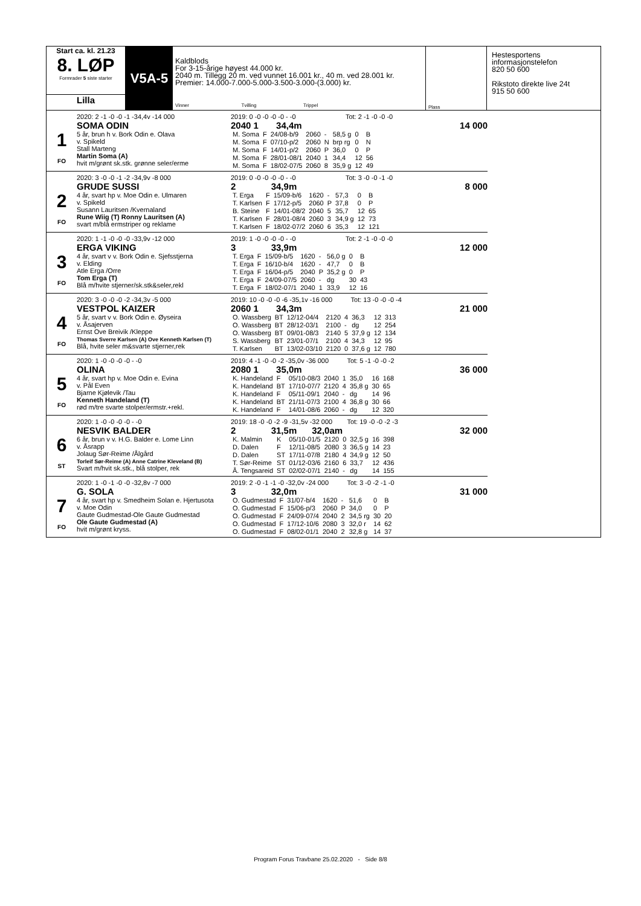Start ca. kl. 21.23
8. LØP
Formrader 5 siste starter
Lilla
V5A-5
Kaldblods
For 3-15-årige høyest 44.000 kr.
2040 m. Tillegg 20 m. ved vunnet 16.001 kr., 40 m. ved 28.001 kr.
Premier: 14.000-7.000-5.000-3.500-3.000-(3.000) kr.
Vinner Tvilling Trippel
Plass
Hestesportens
informasjonstelefon
820 50 600
Rikstoto direkte live 24t
915 50 600
1
FO
2020: 2 -1 -0 -0 -1 -34,4v -14 000
SOMA ODIN
5 år, brun h v. Bork Odin e. Olava
v. Spikeld
Stall Marteng
Martin Soma (A)
hvit m/grønt sk.stk. grønne seler/erme
2019: 0 -0 -0 -0 -0 - -0 Tot: 2 -1 -0 -0 -0
2040 1 34,4m 14 000
| M. Soma | F | 24/08-b/9 | 2060 | - | 58,5 g | 0 | B |
| M. Soma | F | 07/10-p/2 | 2060 | N | brp rg | 0 | N |
| M. Soma | F | 14/01-p/2 | 2060 | P | 36,0 | 0 | P |
| M. Soma | F | 28/01-08/1 | 2040 | 1 | 34,4 | 12 | 56 |
| M. Soma | F | 18/02-07/5 | 2060 | 8 | 35,9 g | 12 | 49 |
2
FO
2020: 3 -0 -0 -1 -2 -34,9v -8 000
GRUDE SUSSI
4 år, svart hp v. Moe Odin e. Ulmaren
v. Spikeld
Susann Lauritsen /Kvernaland
Rune Wiig (T) Ronny Lauritsen (A)
svart m/blå ermstriper og reklame
2019: 0 -0 -0 -0 -0 - -0 Tot: 3 -0 -0 -1 -0
2 34,9m 8 000
| T. Erga | F | 15/09-b/6 | 1620 | - | 57,3 | 0 | B |
| T. Karlsen | F | 17/12-p/5 | 2060 | P | 37,8 | 0 | P |
| B. Steine | F | 14/01-08/2 | 2040 | 5 | 35,7 | 12 | 65 |
| T. Karlsen | F | 28/01-08/4 | 2060 | 3 | 34,9 g | 12 | 73 |
| T. Karlsen | F | 18/02-07/2 | 2060 | 6 | 35,3 | 12 | 121 |
3
FO
2020: 1 -1 -0 -0 -0 -33,9v -12 000
ERGA VIKING
4 år, svart v v. Bork Odin e. Sjefsstjerna
v. Elding
Atle Erga /Orre
Tom Erga (T)
Blå m/hvite stjerner/sk.stk&seler,rekl
2019: 1 -0 -0 -0 -0 - -0 Tot: 2 -1 -0 -0 -0
3 33,9m 12 000
| T. Erga | F | 15/09-b/5 | 1620 | - | 56,0 g | 0 | B |
| T. Erga | F | 16/10-b/4 | 1620 | - | 47,7 | 0 | B |
| T. Erga | F | 16/04-p/5 | 2040 | P | 35,2 g | 0 | P |
| T. Erga | F | 24/09-07/5 | 2060 | - | dg | 30 | 43 |
| T. Erga | F | 18/02-07/1 | 2040 | 1 | 33,9 | 12 | 16 |
4
FO
2020: 3 -0 -0 -0 -2 -34,3v -5 000
VESTPOL KAIZER
5 år, svart v v. Bork Odin e. Øyseira
v. Åsajerven
Ernst Ove Breivik /Kleppe
Thomas Sverre Karlsen (A) Ove Kenneth Karlsen (T)
Blå, hvite seler m&svarte stjerner,rek
2019: 10 -0 -0 -0 -6 -35,1v -16 000 Tot: 13 -0 -0 -0 -4
2060 1 34,3m 21 000
| O. Wassberg | BT | 12/12-04/4 | 2120 | 4 | 36,3 | 12 | 313 |
| O. Wassberg | BT | 28/12-03/1 | 2100 | - | dg | 12 | 254 |
| O. Wassberg | BT | 09/01-08/3 | 2140 | 5 | 37,9 g | 12 | 134 |
| S. Wassberg | BT | 23/01-07/1 | 2100 | 4 | 34,3 | 12 | 95 |
| T. Karlsen | BT | 13/02-03/10 | 2120 | 0 | 37,6 g | 12 | 780 |
5
FO
2020: 1 -0 -0 -0 -0 - -0
OLINA
4 år, svart hp v. Moe Odin e. Evina
v. Pål Even
Bjarne Kjølevik /Tau
Kenneth Handeland (T)
rød m/tre svarte stolper/ermstr.+rekl.
2019: 4 -1 -0 -0 -2 -35,0v -36 000 Tot: 5 -1 -0 -0 -2
2080 1 35,0m 36 000
| K. Handeland | F | 05/10-08/3 | 2040 | 1 | 35,0 | 16 | 168 |
| K. Handeland | BT | 17/10-07/7 | 2120 | 4 | 35,8 g | 30 | 65 |
| K. Handeland | F | 05/11-09/1 | 2040 | - | dg | 14 | 96 |
| K. Handeland | BT | 21/11-07/3 | 2100 | 4 | 36,8 g | 30 | 66 |
| K. Handeland | F | 14/01-08/6 | 2060 | - | dg | 12 | 320 |
6
ST
2020: 1 -0 -0 -0 -0 - -0
NESVIK BALDER
6 år, brun v v. H.G. Balder e. Lome Linn
v. Åsrapp
Jolaug Sør-Reime /Ålgård
Torleif Sør-Reime (A) Anne Catrine Kleveland (B)
Svart m/hvit sk.stk., blå stolper, rek
2019: 18 -0 -0 -2 -9 -31,5v -32 000 Tot: 19 -0 -0 -2 -3
2 31,5m 32,0am 32 000
| K. Malmin | K | 05/10-01/5 | 2120 | 0 | 32,5 g | 16 | 398 |
| D. Dalen | F | 12/11-08/5 | 2080 | 3 | 36,5 g | 14 | 23 |
| D. Dalen | ST | 17/11-07/8 | 2180 | 4 | 34,9 g | 12 | 50 |
| T. Sør-Reime | ST | 01/12-03/6 | 2160 | 6 | 33,7 | 12 | 436 |
| Å. Tengsareid | ST | 02/02-07/1 | 2140 | - | dg | 14 | 155 |
7
FO
2020: 1 -0 -1 -0 -0 -32,8v -7 000
G. SOLA
4 år, svart hp v. Smedheim Solan e. Hjertusota
v. Moe Odin
Gaute Gudmestad-Ole Gaute Gudmestad
Ole Gaute Gudmestad (A)
hvit m/grønt kryss.
2019: 2 -0 -1 -1 -0 -32,0v -24 000 Tot: 3 -0 -2 -1 -0
3 32,0m 31 000
| O. Gudmestad | F | 31/07-b/4 | 1620 | - | 51,6 | 0 | B |
| O. Gudmestad | F | 15/06-p/3 | 2060 | P | 34,0 | 0 | P |
| O. Gudmestad | F | 24/09-07/4 | 2040 | 2 | 34,5 rg | 30 | 20 |
| O. Gudmestad | F | 17/12-10/6 | 2080 | 3 | 32,0 r | 14 | 62 |
| O. Gudmestad | F | 08/02-01/1 | 2040 | 2 | 32,8 g | 14 | 37 |
Program Forus Travbane 25.02.2020 - Side 8/8